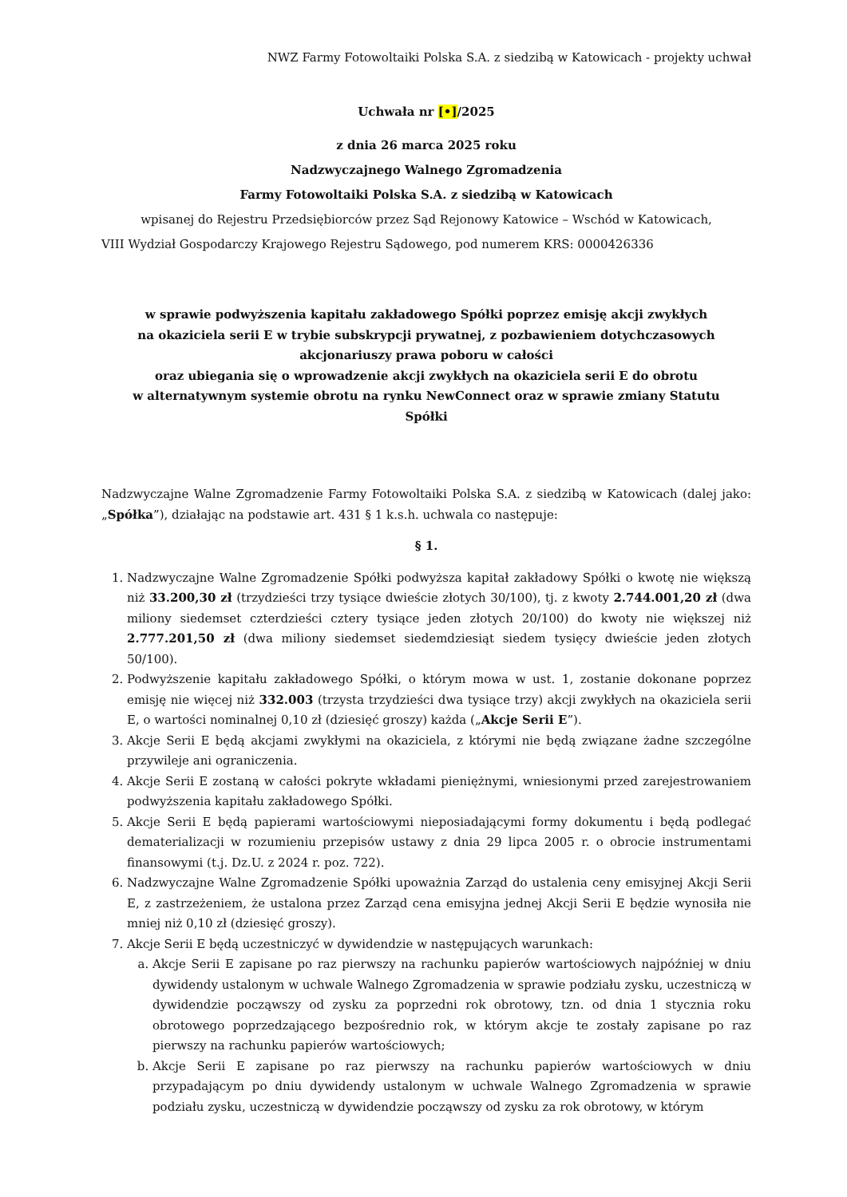NWZ Farmy Fotowoltaiki Polska S.A. z siedzibą w Katowicach - projekty uchwał
Uchwała nr [•]/2025
z dnia 26 marca 2025 roku
Nadzwyczajnego Walnego Zgromadzenia
Farmy Fotowoltaiki Polska S.A. z siedzibą w Katowicach
wpisanej do Rejestru Przedsiębiorców przez Sąd Rejonowy Katowice – Wschód w Katowicach,
VIII Wydział Gospodarczy Krajowego Rejestru Sądowego, pod numerem KRS: 0000426336
w sprawie podwyższenia kapitału zakładowego Spółki poprzez emisję akcji zwykłych
na okaziciela serii E w trybie subskrypcji prywatnej, z pozbawieniem dotychczasowych
akcjonariuszy prawa poboru w całości
oraz ubiegania się o wprowadzenie akcji zwykłych na okaziciela serii E do obrotu
w alternatywnym systemie obrotu na rynku NewConnect oraz w sprawie zmiany Statutu
Spółki
Nadzwyczajne Walne Zgromadzenie Farmy Fotowoltaiki Polska S.A. z siedzibą w Katowicach (dalej jako: „Spółka”), działając na podstawie art. 431 § 1 k.s.h. uchwala co następuje:
§ 1.
1. Nadzwyczajne Walne Zgromadzenie Spółki podwyższa kapitał zakładowy Spółki o kwotę nie większą niż 33.200,30 zł (trzydzieści trzy tysiące dwieście złotych 30/100), tj. z kwoty 2.744.001,20 zł (dwa miliony siedemset czterdzieści cztery tysiące jeden złotych 20/100) do kwoty nie większej niż 2.777.201,50 zł (dwa miliony siedemset siedemdziesiąt siedem tysięcy dwieście jeden złotych 50/100).
2. Podwyższenie kapitału zakładowego Spółki, o którym mowa w ust. 1, zostanie dokonane poprzez emisję nie więcej niż 332.003 (trzysta trzydzieści dwa tysiące trzy) akcji zwykłych na okaziciela serii E, o wartości nominalnej 0,10 zł (dziesięć groszy) każda („Akcje Serii E”).
3. Akcje Serii E będą akcjami zwykłymi na okaziciela, z którymi nie będą związane żadne szczególne przywileje ani ograniczenia.
4. Akcje Serii E zostaną w całości pokryte wkładami pieniężnymi, wniesionymi przed zarejestrowaniem podwyższenia kapitału zakładowego Spółki.
5. Akcje Serii E będą papierami wartościowymi nieposiadającymi formy dokumentu i będą podlegać dematerializacji w rozumieniu przepisów ustawy z dnia 29 lipca 2005 r. o obrocie instrumentami finansowymi (t.j. Dz.U. z 2024 r. poz. 722).
6. Nadzwyczajne Walne Zgromadzenie Spółki upoważnia Zarząd do ustalenia ceny emisyjnej Akcji Serii E, z zastrzeżeniem, że ustalona przez Zarząd cena emisyjna jednej Akcji Serii E będzie wynosiła nie mniej niż 0,10 zł (dziesięć groszy).
7. Akcje Serii E będą uczestniczyć w dywidendzie w następujących warunkach:
a. Akcje Serii E zapisane po raz pierwszy na rachunku papierów wartościowych najpóźniej w dniu dywidendy ustalonym w uchwale Walnego Zgromadzenia w sprawie podziału zysku, uczestniczą w dywidendzie począwszy od zysku za poprzedni rok obrotowy, tzn. od dnia 1 stycznia roku obrotowego poprzedzającego bezpośrednio rok, w którym akcje te zostały zapisane po raz pierwszy na rachunku papierów wartościowych;
b. Akcje Serii E zapisane po raz pierwszy na rachunku papierów wartościowych w dniu przypadającym po dniu dywidendy ustalonym w uchwale Walnego Zgromadzenia w sprawie podziału zysku, uczestniczą w dywidendzie począwszy od zysku za rok obrotowy, w którym